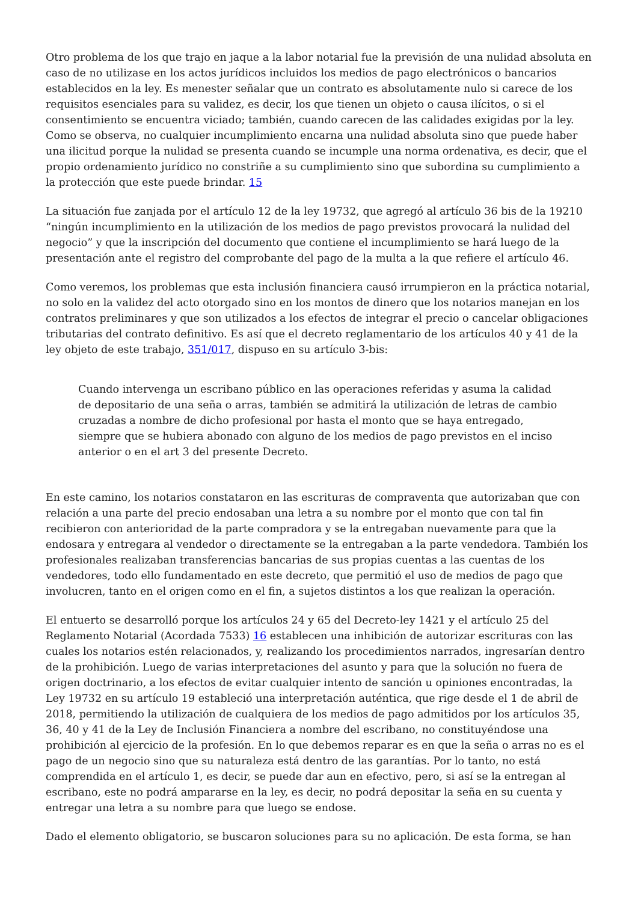Otro problema de los que trajo en jaque a la labor notarial fue la previsión de una nulidad absoluta en caso de no utilizase en los actos jurídicos incluidos los medios de pago electrónicos o bancarios establecidos en la ley. Es menester señalar que un contrato es absolutamente nulo si carece de los requisitos esenciales para su validez, es decir, los que tienen un objeto o causa ilícitos, o si el consentimiento se encuentra viciado; también, cuando carecen de las calidades exigidas por la ley. Como se observa, no cualquier incumplimiento encarna una nulidad absoluta sino que puede haber una ilicitud porque la nulidad se presenta cuando se incumple una norma ordenativa, es decir, que el propio ordenamiento jurídico no constriñe a su cumplimiento sino que subordina su cumplimiento a la protección que este puede brindar. 15
La situación fue zanjada por el artículo 12 de la ley 19732, que agregó al artículo 36 bis de la 19210 “ningún incumplimiento en la utilización de los medios de pago previstos provocará la nulidad del negocio” y que la inscripción del documento que contiene el incumplimiento se hará luego de la presentación ante el registro del comprobante del pago de la multa a la que refiere el artículo 46.
Como veremos, los problemas que esta inclusión financiera causó irrumpieron en la práctica notarial, no solo en la validez del acto otorgado sino en los montos de dinero que los notarios manejan en los contratos preliminares y que son utilizados a los efectos de integrar el precio o cancelar obligaciones tributarias del contrato definitivo. Es así que el decreto reglamentario de los artículos 40 y 41 de la ley objeto de este trabajo, 351/017, dispuso en su artículo 3-bis:
Cuando intervenga un escribano público en las operaciones referidas y asuma la calidad de depositario de una seña o arras, también se admitirá la utilización de letras de cambio cruzadas a nombre de dicho profesional por hasta el monto que se haya entregado, siempre que se hubiera abonado con alguno de los medios de pago previstos en el inciso anterior o en el art 3 del presente Decreto.
En este camino, los notarios constataron en las escrituras de compraventa que autorizaban que con relación a una parte del precio endosaban una letra a su nombre por el monto que con tal fin recibieron con anterioridad de la parte compradora y se la entregaban nuevamente para que la endosara y entregara al vendedor o directamente se la entregaban a la parte vendedora. También los profesionales realizaban transferencias bancarias de sus propias cuentas a las cuentas de los vendedores, todo ello fundamentado en este decreto, que permitió el uso de medios de pago que involucren, tanto en el origen como en el fin, a sujetos distintos a los que realizan la operación.
El entuerto se desarrolló porque los artículos 24 y 65 del Decreto-ley 1421 y el artículo 25 del Reglamento Notarial (Acordada 7533) 16 establecen una inhibición de autorizar escrituras con las cuales los notarios estén relacionados, y, realizando los procedimientos narrados, ingresarían dentro de la prohibición. Luego de varias interpretaciones del asunto y para que la solución no fuera de origen doctrinario, a los efectos de evitar cualquier intento de sanción u opiniones encontradas, la Ley 19732 en su artículo 19 estableció una interpretación auténtica, que rige desde el 1 de abril de 2018, permitiendo la utilización de cualquiera de los medios de pago admitidos por los artículos 35, 36, 40 y 41 de la Ley de Inclusión Financiera a nombre del escribano, no constituyéndose una prohibición al ejercicio de la profesión. En lo que debemos reparar es en que la seña o arras no es el pago de un negocio sino que su naturaleza está dentro de las garantías. Por lo tanto, no está comprendida en el artículo 1, es decir, se puede dar aun en efectivo, pero, si así se la entregan al escribano, este no podrá ampararse en la ley, es decir, no podrá depositar la seña en su cuenta y entregar una letra a su nombre para que luego se endose.
Dado el elemento obligatorio, se buscaron soluciones para su no aplicación. De esta forma, se han